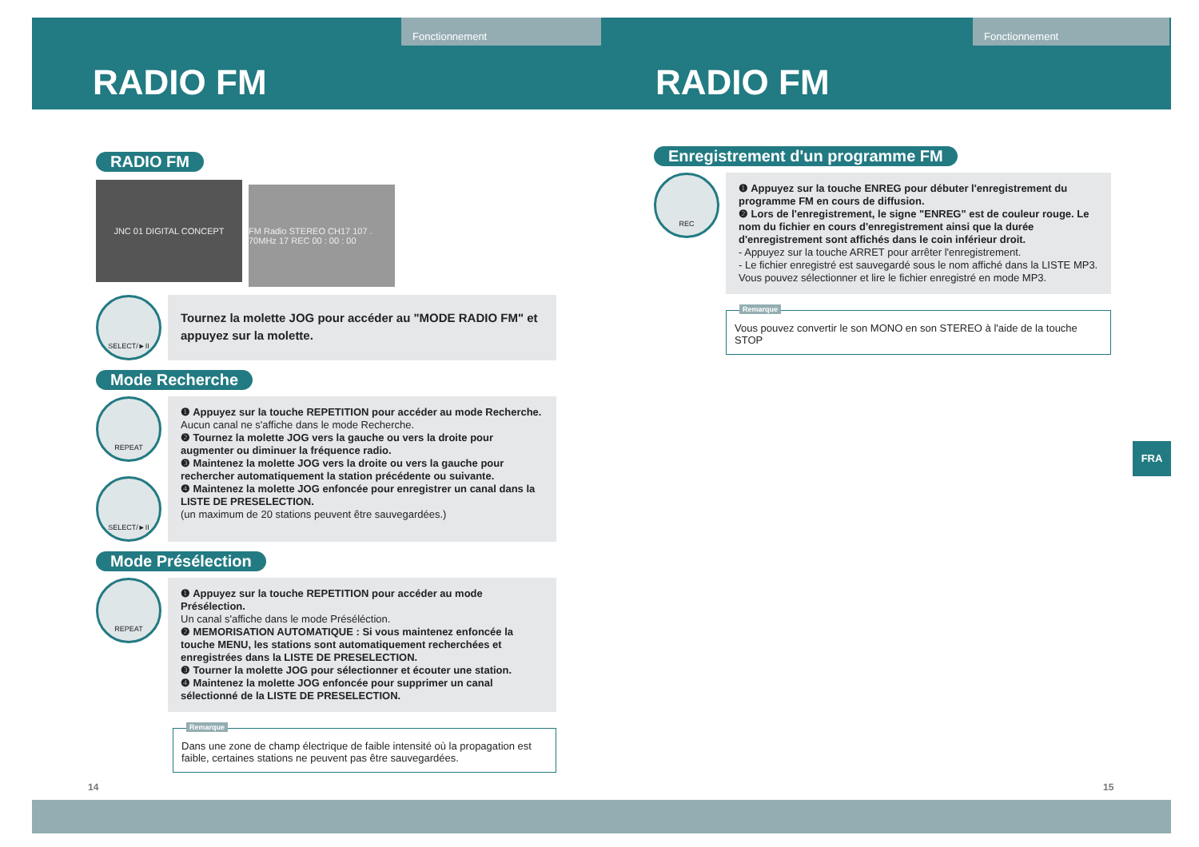Fonctionnement Fonctionnement
RADIO FM RADIO FM
RADIO FM
JNC 01 DIGITAL CONCEPT FM Radio STEREO CH17 107 . 70MHz 17 REC 00 : 00 : 00
SELECT/►II
Tournez la molette JOG pour accéder au "MODE RADIO FM" et appuyez sur la molette.
Mode Recherche
REPEAT
SELECT/►II
❶ Appuyez sur la touche REPETITION pour accéder au mode Recherche.
Aucun canal ne s'affiche dans le mode Recherche.
❷ Tournez la molette JOG vers la gauche ou vers la droite pour augmenter ou diminuer la fréquence radio.
❸ Maintenez la molette JOG vers la droite ou vers la gauche pour rechercher automatiquement la station précédente ou suivante.
❹ Maintenez la molette JOG enfoncée pour enregistrer un canal dans la LISTE DE PRESELECTION.
(un maximum de 20 stations peuvent être sauvegardées.)
Mode Présélection
REPEAT
❶ Appuyez sur la touche REPETITION pour accéder au mode Présélection.
Un canal s'affiche dans le mode Préséléction.
❷ MEMORISATION AUTOMATIQUE : Si vous maintenez enfoncée la touche MENU, les stations sont automatiquement recherchées et enregistrées dans la LISTE DE PRESELECTION.
❸ Tourner la molette JOG pour sélectionner et écouter une station.
❹ Maintenez la molette JOG enfoncée pour supprimer un canal sélectionné de la LISTE DE PRESELECTION.
Remarque
Dans une zone de champ électrique de faible intensité où la propagation est faible, certaines stations ne peuvent pas être sauvegardées.
Enregistrement d'un programme FM
REC
❶ Appuyez sur la touche ENREG pour débuter l'enregistrement du programme FM en cours de diffusion.
❷ Lors de l'enregistrement, le signe "ENREG" est de couleur rouge. Le nom du fichier en cours d'enregistrement ainsi que la durée d'enregistrement sont affichés dans le coin inférieur droit.
- Appuyez sur la touche ARRET pour arrêter l'enregistrement.
- Le fichier enregistré est sauvegardé sous le nom affiché dans la LISTE MP3. Vous pouvez sélectionner et lire le fichier enregistré en mode MP3.
Remarque
Vous pouvez convertir le son MONO en son STEREO à l'aide de la touche STOP
FRA
14 15